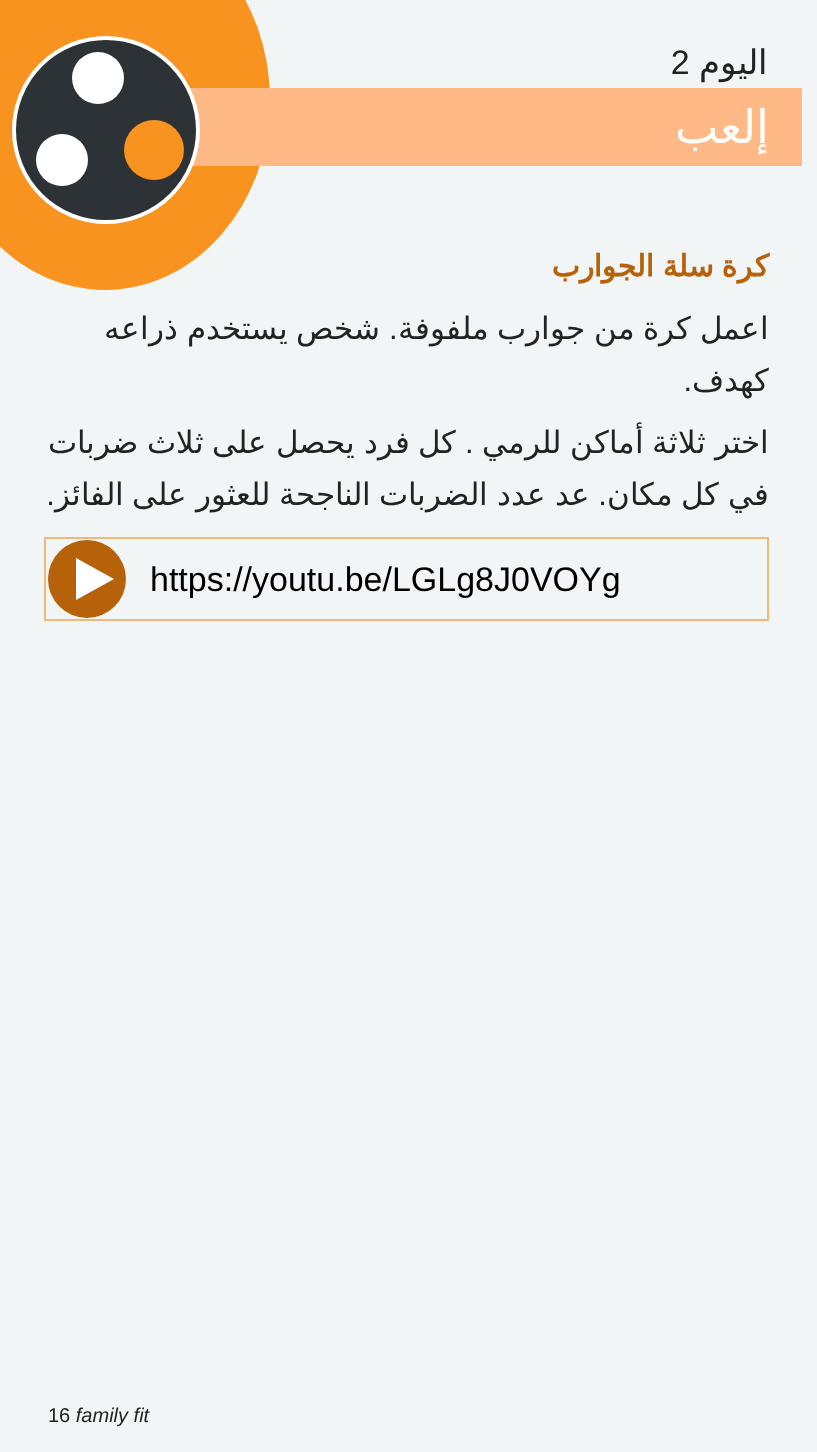اليوم 2
إلعب
كرة سلة الجوارب
اعمل كرة من جوارب ملفوفة. شخص يستخدم ذراعه كهدف.
اختر ثلاثة أماكن للرمي . كل فرد يحصل على ثلاث ضربات في كل مكان. عد عدد الضربات الناجحة للعثور على الفائز.
https://youtu.be/LGLg8J0VOYg
16 family fit